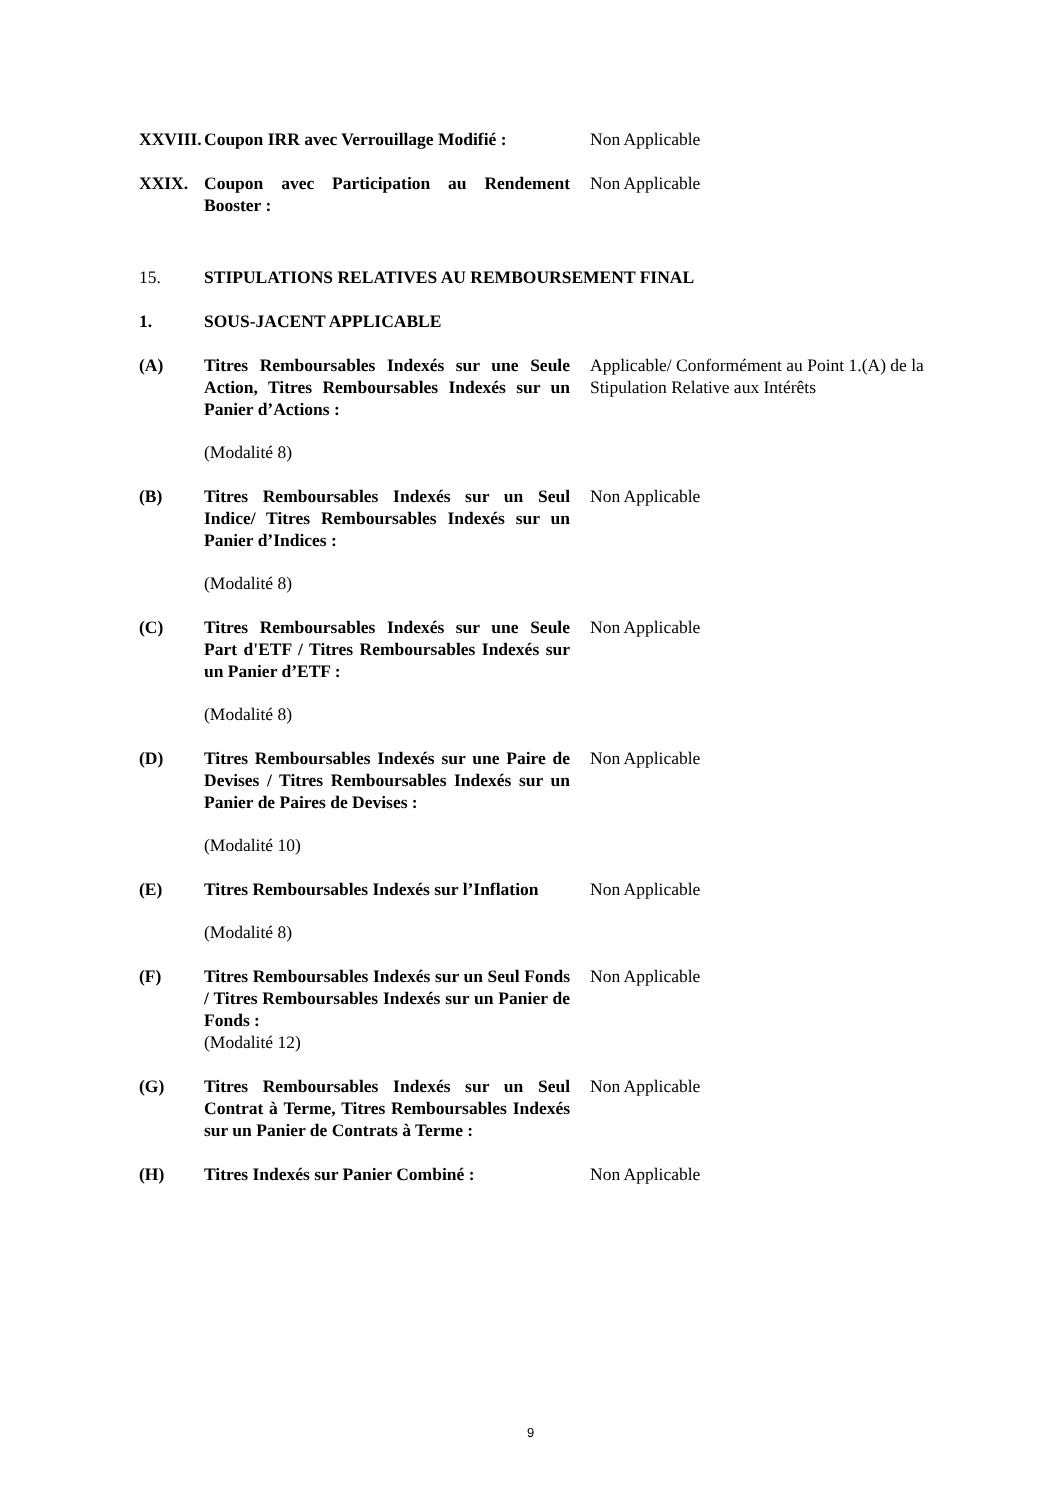XXVIII.
Coupon IRR avec Verrouillage Modifié :
Non Applicable
XXIX. Coupon avec Participation au Rendement Booster :
Non Applicable
15. STIPULATIONS RELATIVES AU REMBOURSEMENT FINAL
1. SOUS-JACENT APPLICABLE
(A) Titres Remboursables Indexés sur une Seule Action, Titres Remboursables Indexés sur un Panier d’Actions :
Applicable/ Conformément au Point 1.(A) de la Stipulation Relative aux Intérêts
(Modalité 8)
(B) Titres Remboursables Indexés sur un Seul Indice/ Titres Remboursables Indexés sur un Panier d’Indices :
Non Applicable
(Modalité 8)
(C) Titres Remboursables Indexés sur une Seule Part d'ETF / Titres Remboursables Indexés sur un Panier d’ETF :
Non Applicable
(Modalité 8)
(D) Titres Remboursables Indexés sur une Paire de Devises / Titres Remboursables Indexés sur un Panier de Paires de Devises :
Non Applicable
(Modalité 10)
(E) Titres Remboursables Indexés sur l’Inflation
Non Applicable
(Modalité 8)
(F) Titres Remboursables Indexés sur un Seul Fonds / Titres Remboursables Indexés sur un Panier de Fonds :
(Modalité 12)
Non Applicable
(G) Titres Remboursables Indexés sur un Seul Contrat à Terme, Titres Remboursables Indexés sur un Panier de Contrats à Terme :
Non Applicable
(H) Titres Indexés sur Panier Combiné :
Non Applicable
9